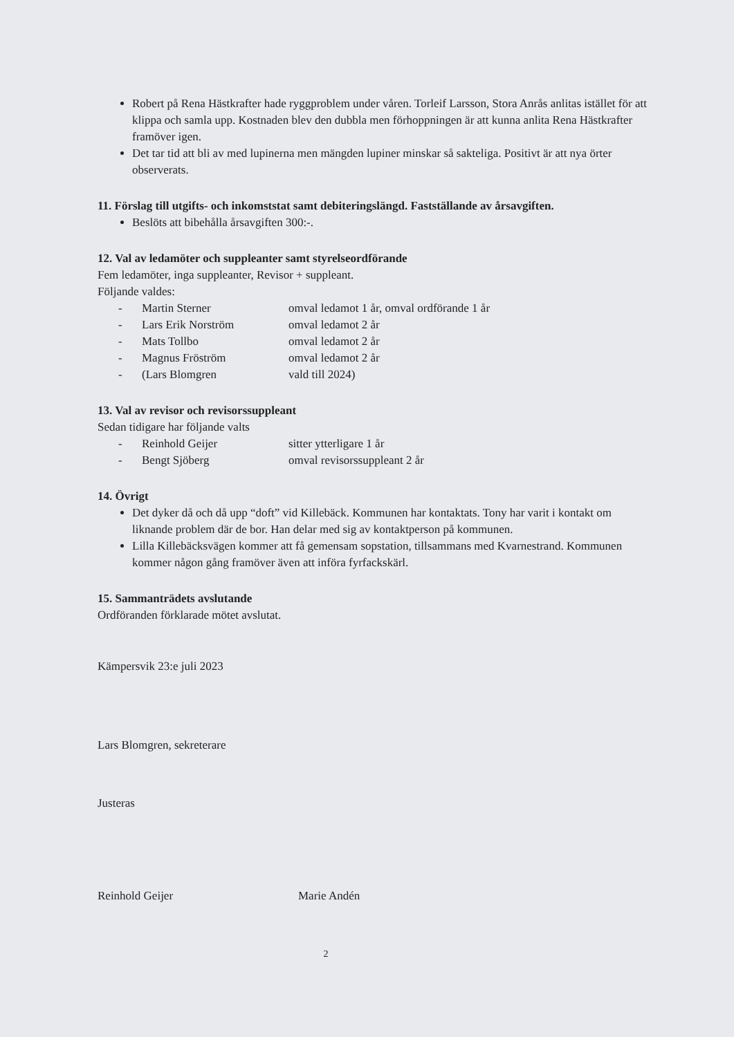Robert på Rena Hästkrafter hade ryggproblem under våren. Torleif Larsson, Stora Anrås anlitas istället för att klippa och samla upp. Kostnaden blev den dubbla men förhoppningen är att kunna anlita Rena Hästkrafter framöver igen.
Det tar tid att bli av med lupinerna men mängden lupiner minskar så sakteliga. Positivt är att nya örter observerats.
11. Förslag till utgifts- och inkomststat samt debiteringslängd. Fastställande av årsavgiften.
Beslöts att bibehålla årsavgiften 300:-.
12. Val av ledamöter och suppleanter samt styrelseordförande
Fem ledamöter, inga suppleanter, Revisor + suppleant.
Följande valdes:
- Martin Sterner omval ledamot 1 år, omval ordförande 1 år
- Lars Erik Norström omval ledamot 2 år
- Mats Tollbo omval ledamot 2 år
- Magnus Fröström omval ledamot 2 år
- (Lars Blomgren vald till 2024)
13. Val av revisor och revisorssuppleant
Sedan tidigare har följande valts
- Reinhold Geijer sitter ytterligare 1 år
- Bengt Sjöberg omval revisorssuppleant 2 år
14. Övrigt
Det dyker då och då upp “doft” vid Killebäck. Kommunen har kontaktats. Tony har varit i kontakt om liknande problem där de bor. Han delar med sig av kontaktperson på kommunen.
Lilla Killebäcksvägen kommer att få gemensam sopstation, tillsammans med Kvarnestrand. Kommunen kommer någon gång framöver även att införa fyrfackskärl.
15. Sammanträdets avslutande
Ordföranden förklarade mötet avslutat.
Kämpersvik 23:e juli 2023
Lars Blomgren, sekreterare
Justeras
Reinhold Geijer Marie Andén
2